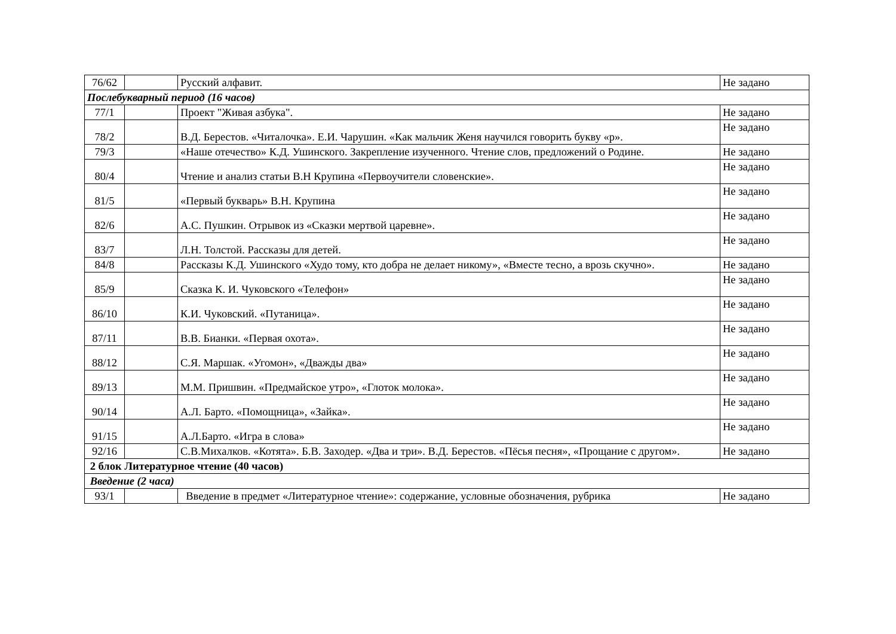| 76/62 | | Русский алфавит. | Не задано |
| Послебукварный период (16 часов) | | | |
| 77/1 | | Проект "Живая азбука". | Не задано |
| 78/2 | | В.Д. Берестов. «Читалочка». Е.И. Чарушин. «Как мальчик Женя научился говорить букву «р». | Не задано |
| 79/3 | | «Наше отечество» К.Д. Ушинского. Закрепление изученного. Чтение слов, предложений о Родине. | Не задано |
| 80/4 | | Чтение и анализ статьи В.Н Крупина «Первоучители словенские». | Не задано |
| 81/5 | | «Первый букварь» В.Н. Крупина | Не задано |
| 82/6 | | А.С. Пушкин. Отрывок из «Сказки мертвой царевне». | Не задано |
| 83/7 | | Л.Н. Толстой. Рассказы для детей. | Не задано |
| 84/8 | | Рассказы К.Д. Ушинского «Худо тому, кто добра не делает никому», «Вместе тесно, а врозь скучно». | Не задано |
| 85/9 | | Сказка К. И. Чуковского «Телефон» | Не задано |
| 86/10 | | К.И. Чуковский. «Путаница». | Не задано |
| 87/11 | | В.В. Бианки. «Первая охота». | Не задано |
| 88/12 | | С.Я. Маршак. «Угомон», «Дважды два» | Не задано |
| 89/13 | | М.М. Пришвин. «Предмайское утро», «Глоток молока». | Не задано |
| 90/14 | | А.Л. Барто. «Помощница», «Зайка». | Не задано |
| 91/15 | | А.Л.Барто. «Игра в слова» | Не задано |
| 92/16 | | С.В.Михалков. «Котята». Б.В. Заходер. «Два и три». В.Д. Берестов. «Пёсья песня», «Прощание с другом». | Не задано |
| 2 блок Литературное чтение (40 часов) | | | |
| Введение (2 часа) | | | |
| 93/1 | | Введение в предмет «Литературное чтение»: содержание, условные обозначения, рубрика | Не задано |